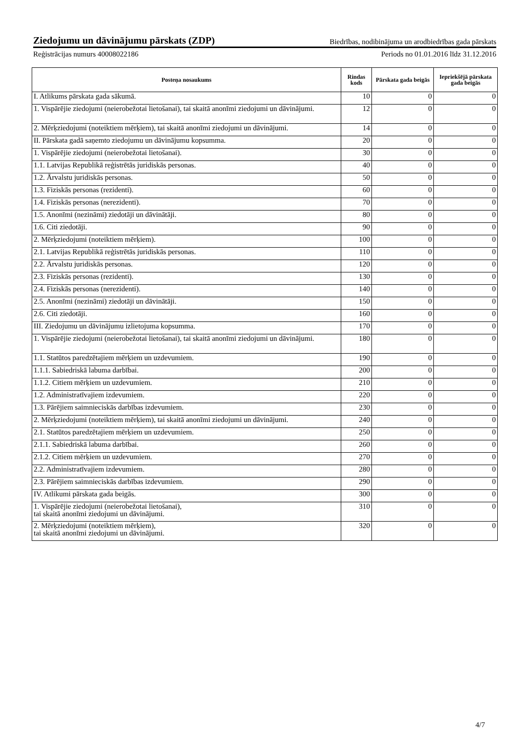Ziedojumu un dāvinājumu pārskats (ZDP) Biedrības, nodibinājuma un arodbiedrības gada pārskats
Reģistrācijas numurs 40008022186 Periods no 01.01.2016 līdz 31.12.2016
| Posteņa nosaukums | Rindas kods | Pārskata gada beigās | Iepriekšējā pārskata gada beigās |
| --- | --- | --- | --- |
| I. Atlikums pārskata gada sākumā. | 10 | 0 | 0 |
| 1. Vispārējie ziedojumi (neierobežotai lietošanai), tai skaitā anonīmi ziedojumi un dāvinājumi. | 12 | 0 | 0 |
| 2. Mērķziedojumi (noteiktiem mērķiem), tai skaitā anonīmi ziedojumi un dāvinājumi. | 14 | 0 | 0 |
| II. Pārskata gadā saņemto ziedojumu un dāvinājumu kopsumma. | 20 | 0 | 0 |
| 1. Vispārējie ziedojumi (neierobežotai lietošanai). | 30 | 0 | 0 |
| 1.1. Latvijas Republikā reģistrētās juridiskās personas. | 40 | 0 | 0 |
| 1.2. Ārvalstu juridiskās personas. | 50 | 0 | 0 |
| 1.3. Fiziskās personas (rezidenti). | 60 | 0 | 0 |
| 1.4. Fiziskās personas (nerezidenti). | 70 | 0 | 0 |
| 1.5. Anonīmi (nezināmi) ziedotāji un dāvinātāji. | 80 | 0 | 0 |
| 1.6. Citi ziedotāji. | 90 | 0 | 0 |
| 2. Mērķziedojumi (noteiktiem mērķiem). | 100 | 0 | 0 |
| 2.1. Latvijas Republikā reģistrētās juridiskās personas. | 110 | 0 | 0 |
| 2.2. Ārvalstu juridiskās personas. | 120 | 0 | 0 |
| 2.3. Fiziskās personas (rezidenti). | 130 | 0 | 0 |
| 2.4. Fiziskās personas (nerezidenti). | 140 | 0 | 0 |
| 2.5. Anonīmi (nezināmi) ziedotāji un dāvinātāji. | 150 | 0 | 0 |
| 2.6. Citi ziedotāji. | 160 | 0 | 0 |
| III. Ziedojumu un dāvinājumu izlietojuma kopsumma. | 170 | 0 | 0 |
| 1. Vispārējie ziedojumi (neierobežotai lietošanai), tai skaitā anonīmi ziedojumi un dāvinājumi. | 180 | 0 | 0 |
| 1.1. Statūtos paredzētajiem mērķiem un uzdevumiem. | 190 | 0 | 0 |
| 1.1.1. Sabiedriskā labuma darbībai. | 200 | 0 | 0 |
| 1.1.2. Citiem mērķiem un uzdevumiem. | 210 | 0 | 0 |
| 1.2. Administratīvajiem izdevumiem. | 220 | 0 | 0 |
| 1.3. Pārējiem saimnieciskās darbības izdevumiem. | 230 | 0 | 0 |
| 2. Mērķziedojumi (noteiktiem mērķiem), tai skaitā anonīmi ziedojumi un dāvinājumi. | 240 | 0 | 0 |
| 2.1. Statūtos paredzētajiem mērķiem un uzdevumiem. | 250 | 0 | 0 |
| 2.1.1. Sabiedriskā labuma darbībai. | 260 | 0 | 0 |
| 2.1.2. Citiem mērķiem un uzdevumiem. | 270 | 0 | 0 |
| 2.2. Administratīvajiem izdevumiem. | 280 | 0 | 0 |
| 2.3. Pārējiem saimnieciskās darbības izdevumiem. | 290 | 0 | 0 |
| IV. Atlikumi pārskata gada beigās. | 300 | 0 | 0 |
| 1. Vispārējie ziedojumi (neierobežotai lietošanai), tai skaitā anonīmi ziedojumi un dāvinājumi. | 310 | 0 | 0 |
| 2. Mērķziedojumi (noteiktiem mērķiem), tai skaitā anonīmi ziedojumi un dāvinājumi. | 320 | 0 | 0 |
4/7